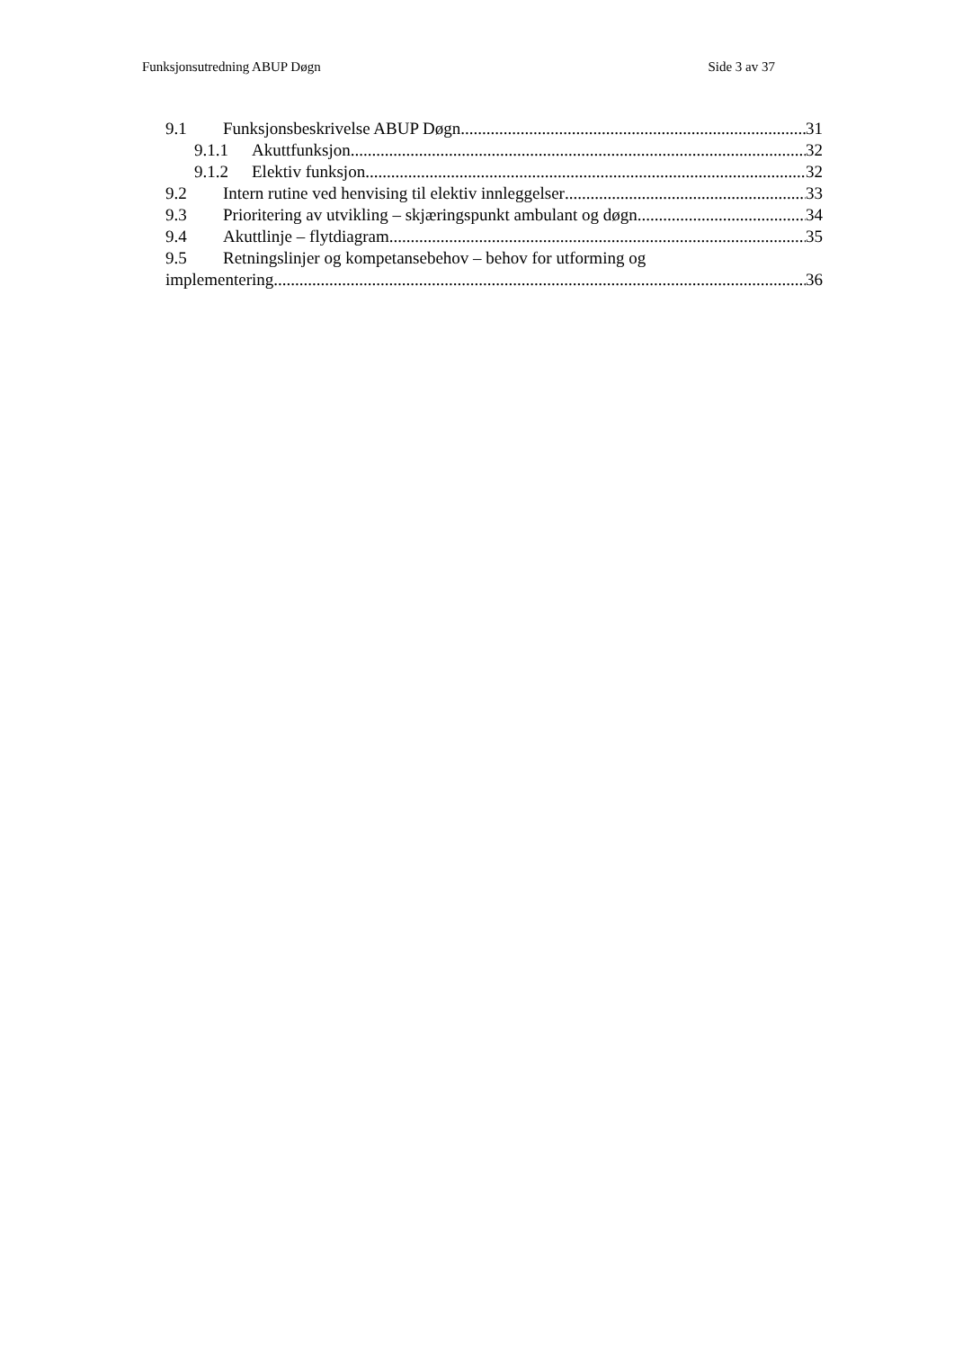Funksjonsutredning ABUP Døgn Side 3 av 37
9.1 Funksjonsbeskrivelse ABUP Døgn 31
9.1.1 Akuttfunksjon 32
9.1.2 Elektiv funksjon 32
9.2 Intern rutine ved henvising til elektiv innleggelser 33
9.3 Prioritering av utvikling – skjæringspunkt ambulant og døgn 34
9.4 Akuttlinje – flytdiagram 35
9.5 Retningslinjer og kompetansebehov – behov for utforming og
implementering 36